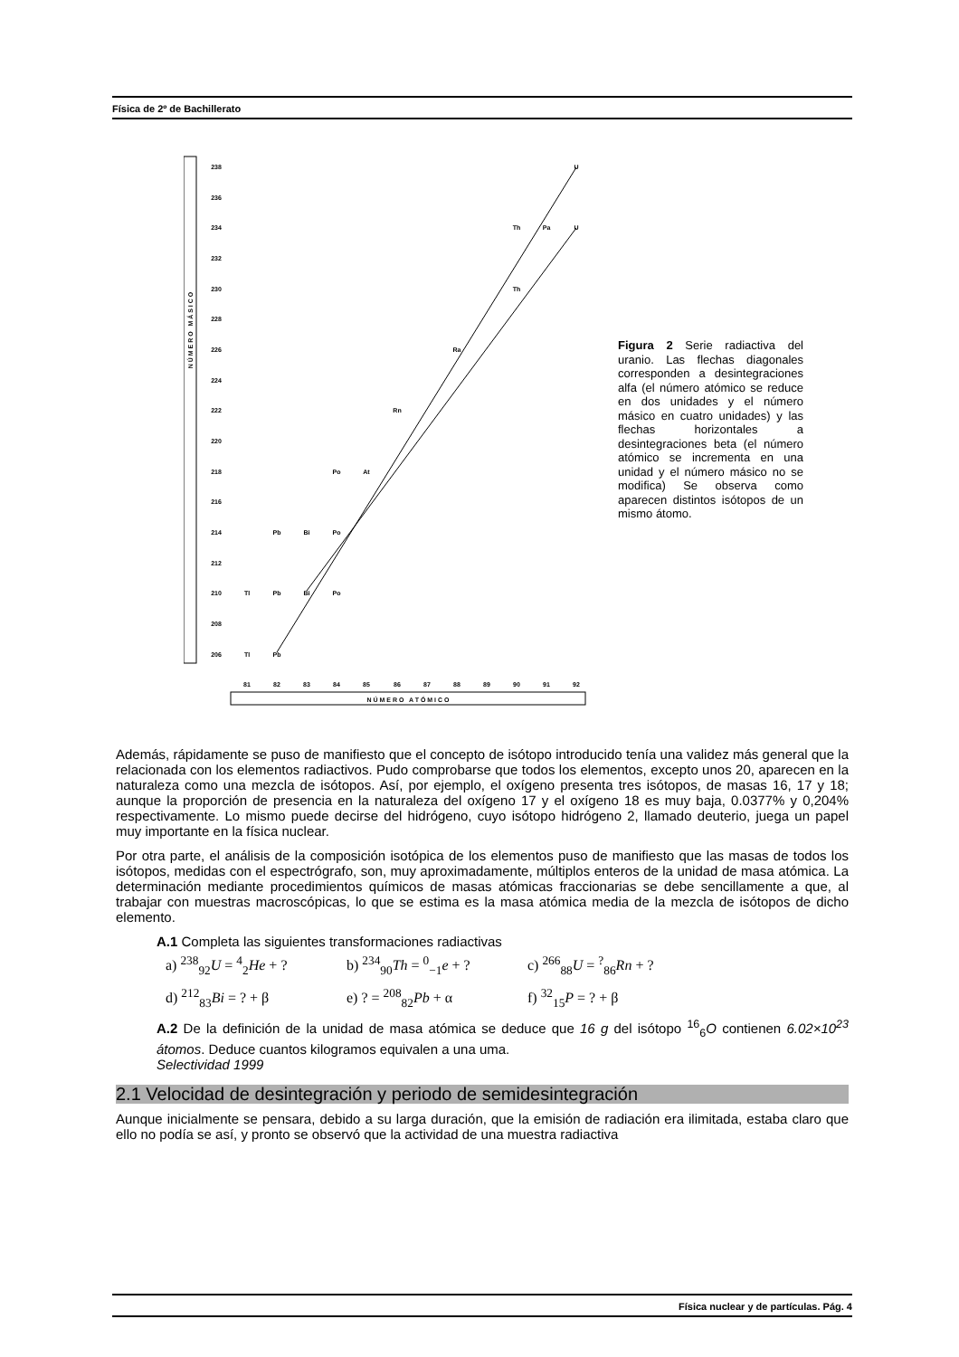Física de 2º de Bachillerato
238
236
234
232
230
228
226
224
222
220
218
216
214
212
210
208
206
81
82
83
84
85
86
87
88
89
90
91
92
U
Th
Pa
U
Th
Ra
Rn
Po
At
Pb
Bi
Po
Tl
Pb
Bi
Po
Tl
Pb
N Ú M E R O A T Ó M I C O
N Ú M E R O M Á S I C O
Figura 2 Serie radiactiva del uranio. Las flechas diagonales corresponden a desintegraciones alfa (el número atómico se reduce en dos unidades y el número másico en cuatro unidades) y las flechas horizontales a desintegraciones beta (el número atómico se incrementa en una unidad y el número másico no se modifica) Se observa como aparecen distintos isótopos de un mismo átomo.
Además, rápidamente se puso de manifiesto que el concepto de isótopo introducido tenía una validez más general que la relacionada con los elementos radiactivos. Pudo comprobarse que todos los elementos, excepto unos 20, aparecen en la naturaleza como una mezcla de isótopos. Así, por ejemplo, el oxígeno presenta tres isótopos, de masas 16, 17 y 18; aunque la proporción de presencia en la naturaleza del oxígeno 17 y el oxígeno 18 es muy baja, 0.0377% y 0,204% respectivamente. Lo mismo puede decirse del hidrógeno, cuyo isótopo hidrógeno 2, llamado deuterio, juega un papel muy importante en la física nuclear.
Por otra parte, el análisis de la composición isotópica de los elementos puso de manifiesto que las masas de todos los isótopos, medidas con el espectrógrafo, son, muy aproximadamente, múltiplos enteros de la unidad de masa atómica. La determinación mediante procedimientos químicos de masas atómicas fraccionarias se debe sencillamente a que, al trabajar con muestras macroscópicas, lo que se estima es la masa atómica media de la mezcla de isótopos de dicho elemento.
A.1 Completa las siguientes transformaciones radiactivas
a) <sup>238</sup><sub>92</sub>U = <sup>4</sup><sub>2</sub>He + ? b) <sup>234</sup><sub>90</sub>Th = <sup>0</sup><sub>−1</sub>e + ? c) <sup>266</sup><sub>88</sub>U = <sup>?</sup><sub>86</sub>Rn + ?
d) <sup>212</sup><sub>83</sub>Bi = ? + β e) ? = <sup>208</sup><sub>82</sub>Pb + α f) <sup>32</sup><sub>15</sub>P = ? + β
A.2 De la definición de la unidad de masa atómica se deduce que 16 g del isótopo <sup>16</sup><sub>6</sub>O contienen 6.02×10<sup>23</sup> átomos. Deduce cuantos kilogramos equivalen a una uma.
Selectividad 1999
2.1 Velocidad de desintegración y periodo de semidesintegración
Aunque inicialmente se pensara, debido a su larga duración, que la emisión de radiación era ilimitada, estaba claro que ello no podía se así, y pronto se observó que la actividad de una muestra radiactiva
Física nuclear y de partículas. Pág. 4